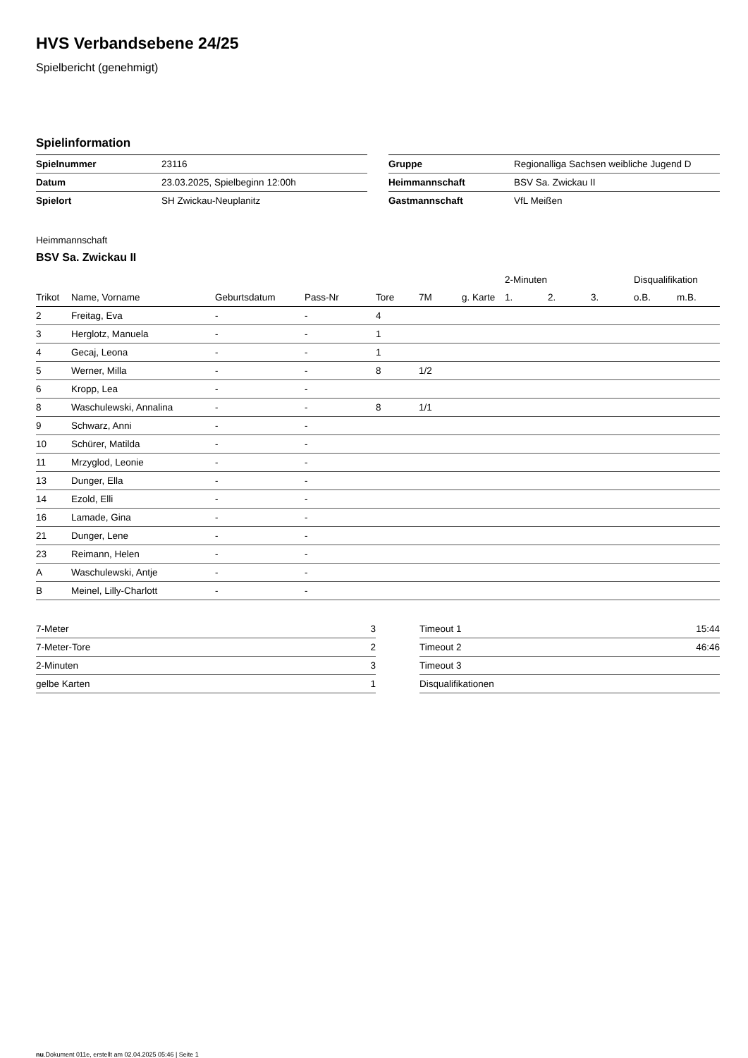HVS Verbandsebene 24/25
Spielbericht (genehmigt)
Spielinformation
| Spielnummer | 23116 |
| Datum | 23.03.2025, Spielbeginn 12:00h |
| Spielort | SH Zwickau-Neuplanitz |
| Gruppe | Regionalliga Sachsen weibliche Jugend D |
| Heimmannschaft | BSV Sa. Zwickau II |
| Gastmannschaft | VfL Meißen |
Heimmannschaft
BSV Sa. Zwickau II
| | | | | | | | 2-Minuten | | | Disqualifikation | |
| --- | --- | --- | --- | --- | --- | --- | --- | --- | --- | --- | --- |
| Trikot | Name, Vorname | Geburtsdatum | Pass-Nr | Tore | 7M | g. Karte | 1. | 2. | 3. | o.B. | m.B. |
| 2 | Freitag, Eva | - | - | 4 | | | | | | | |
| 3 | Herglotz, Manuela | - | - | 1 | | | | | | | |
| 4 | Gecaj, Leona | - | - | 1 | | | | | | | |
| 5 | Werner, Milla | - | - | 8 | 1/2 | | | | | | |
| 6 | Kropp, Lea | - | - | | | | | | | | |
| 8 | Waschulewski, Annalina | - | - | 8 | 1/1 | | | | | | |
| 9 | Schwarz, Anni | - | - | | | | | | | | |
| 10 | Schürer, Matilda | - | - | | | | | | | | |
| 11 | Mrzyglod, Leonie | - | - | | | | | | | | |
| 13 | Dunger, Ella | - | - | | | | | | | | |
| 14 | Ezold, Elli | - | - | | | | | | | | |
| 16 | Lamade, Gina | - | - | | | | | | | | |
| 21 | Dunger, Lene | - | - | | | | | | | | |
| 23 | Reimann, Helen | - | - | | | | | | | | |
| A | Waschulewski, Antje | - | - | | | | | | | | |
| B | Meinel, Lilly-Charlott | - | - | | | | | | | | |
| 7-Meter | 3 |
| 7-Meter-Tore | 2 |
| 2-Minuten | 3 |
| gelbe Karten | 1 |
| Timeout 1 | 15:44 |
| Timeout 2 | 46:46 |
| Timeout 3 | |
| Disqualifikationen | |
nu.Dokument 011e, erstellt am 02.04.2025 05:46 | Seite 1